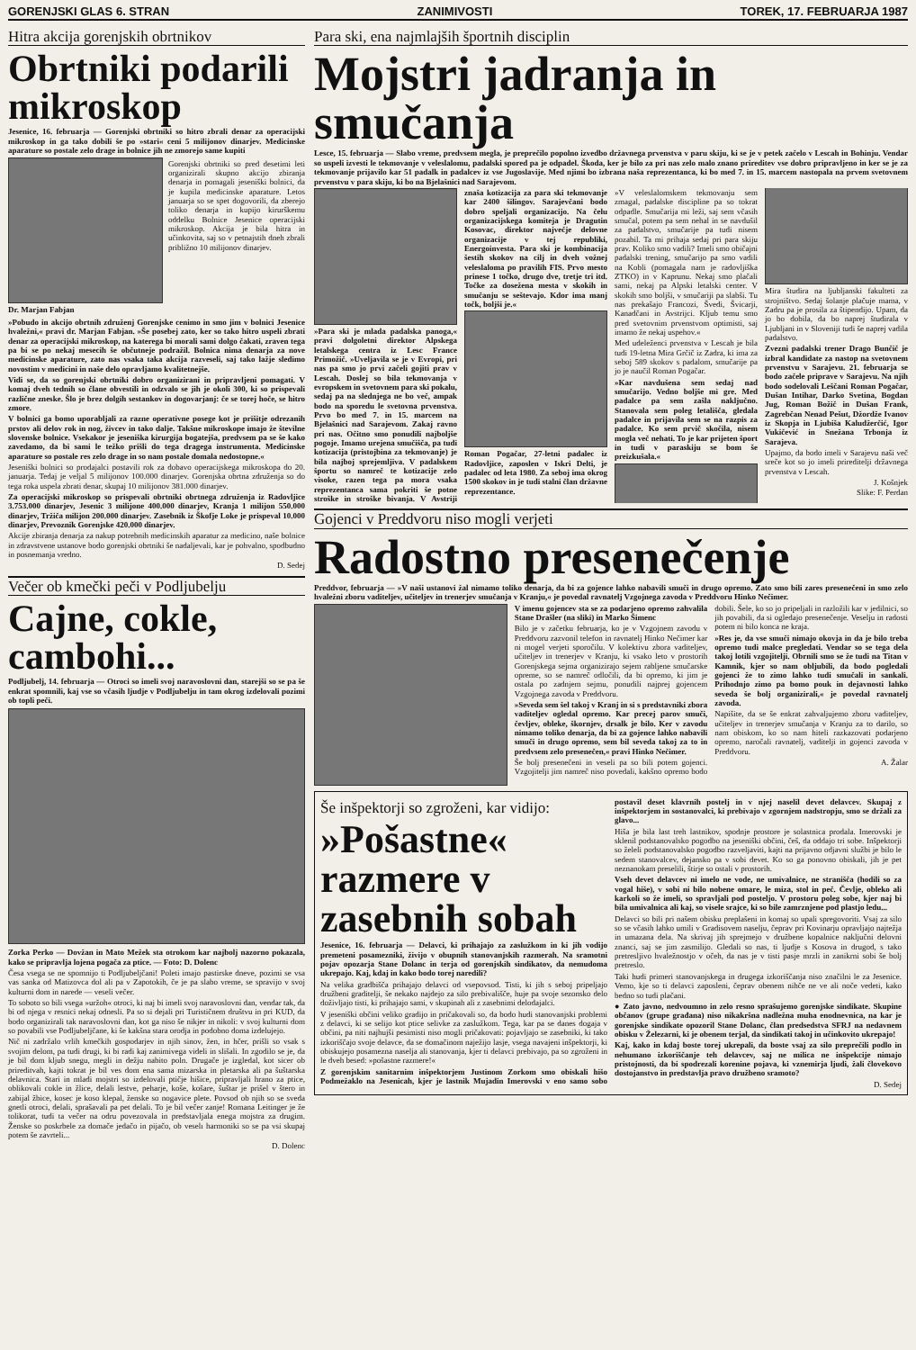GORENJSKI GLAS 6. STRAN ZANIMIVOSTI TOREK, 17. FEBRUARJA 1987
Hitra akcija gorenjskih obrtnikov
Obrtniki podarili mikroskop
Jesenice, 16. februarja — Gorenjski obrtniki so hitro zbrali denar za operacijski mikroskop in ga tako dobili še po »stari« ceni 5 milijonov dinarjev. Medicinske aparature so postale zelo drage in bolnice jih ne zmorejo same kupiti
Dr. Marjan Fabjan Gorenjski obrtniki so pred desetimi leti organizirali skupno akcijo zbiranja denarja in pomagali jeseniški bolnici, da je kupila medicinske aparature. Letos januarja so se spet dogovorili, da zberejo toliko denarja in kupijo kirurškemu oddelku Bolnice Jesenice operacijski mikroskop. Akcija je bila hitra in učinkovita, saj so v petnajstih dneh zbrali približno 10 milijonov dinarjev.
»Pobudo in akcijo obrtnih združenj Gorenjske cenimo in smo jim v bolnici Jesenice hvaležni,« pravi dr. Marjan Fabjan. »Še posebej zato, ker so tako hitro uspeli zbrati denar za operacijski mikroskop, na katerega bi morali sami dolgo čakati, zraven tega pa bi se po nekaj mesecih še občutneje podražil. Bolnica nima denarja za nove medicinske aparature, zato nas vsaka taka akcija razveseli, saj tako lažje sledimo novostim v medicini in naše delo opravljamo kvalitetnejše.
Vidi se, da so gorenjski obrtniki dobro organizirani in pripravljeni pomagati. V komaj dveh tednih so člane obvestili in odzvalo se jih je okoli 300, ki so prispevali različne zneske. Šlo je brez dolgih sestankov in dogovarjanj: če se torej hoče, se hitro zmore.
V bolnici ga bomo uporabljali za razne operativne posege kot je prišitje odrezanih prstov ali delov rok in nog, živcev in tako dalje. Takšne mikroskope imajo že številne slovenske bolnice. Vsekakor je jeseniška kirurgija bogatejša, predvsem pa se še kako zavedamo, da bi sami le težko prišli do tega dragega instrumenta. Medicinske aparature so postale res zelo drage in so nam postale domala nedostopne.«
Jeseniški bolnici so prodajalci postavili rok za dobavo operacijskega mikroskopa do 20. januarja. Tedaj je veljal 5 milijonov 100.000 dinarjev. Gorenjska obrtna združenja so do tega roka uspela zbrati denar, skupaj 10 milijonov 381.000 dinarjev.
Za operacijski mikroskop so prispevali obrtniki obrtnega združenja iz Radovljice 3.753.000 dinarjev, Jesenic 3 milijone 400.000 dinarjev, Kranja 1 milijon 550.000 dinarjev, Tržiča milijon 200.000 dinarjev. Zasebnik iz Škofje Loke je prispeval 10.000 dinarjev, Prevoznik Gorenjske 420.000 dinarjev.
Akcije zbiranja denarja za nakup potrebnih medicinskih aparatur za medicino, naše bolnice in zdravstvene ustanove bodo gorenjski obrtniki še nadaljevali, kar je pohvalno, spodbudno in posnemanja vredno.
D. Sedej
Večer ob kmečki peči v Podljubelju
Cajne, cokle, cambohi...
Podljubelj, 14. februarja — Otroci so imeli svoj naravoslovni dan, starejši so se pa še enkrat spomnili, kaj vse so včasih ljudje v Podljubelju in tam okrog izdelovali pozimi ob topli peči.
Zorka Perko — Dovžan in Mato Mežek sta otrokom kar najbolj nazorno pokazala, kako se pripravlja lojena pogača za ptice. — Foto: D. Dolenc
Česa vsega se ne spomnijo ti Podljubeljčani! Poleti imajo pastirske dneve, pozimi se vsa vas sanka od Matizovca dol ali pa v Zapotokih, če je pa slabo vreme, se spravijo v svoj kulturni dom in narede — veseli večer.
To soboto so bili vsega »uržoh« otroci, ki naj bi imeli svoj naravoslovni dan, vendar tak, da bi od njega v resnici nekaj odnesli. Pa so si dejali pri Turističnem društvu in pri KUD, da bodo organizirali tak naravoslovni dan, kot ga niso še nikjer in nikoli: v svoj kulturni dom so povabili vse Podljubeljčane, ki še kakšna stara orodja in podobno doma izdelujejo.
Nič ni zadržalo vrlih kmečkih gospodarjev in njih sinov, žen, in hčer, prišli so vsak s svojim delom, pa tudi drugi, ki bi radi kaj zanimivega videli in slišali. In zgodilo se je, da je bil dom kljub snegu, megli in dežju nabito poln. Drugače je izgledal, kot sicer ob prireditvah, kajti tokrat je bil ves dom ena sama mizarska in pletarska ali pa šuštarska delavnica. Stari in mladi mojstri so izdelovali ptičje hišice, pripravljali hrano za ptice, oblikovali cokle in žlice, delali lestve, peharje, koše, košare, šuštar je prišel v štero in zabijal žbice, kosec je koso klepal, ženske so nogavice plete. Povsod ob njih so se sveda gnetli otroci, delali, sprašavali pa pet delali. To je bil večer zanje! Romana Leitinger je že tolikorat, tudi ta večer na odru povezovala in predstavljala enega mojstra za drugim. Ženske so poskrbele za domače jedačo in pijačo, ob veselı harmoniki so se pa vsi skupaj potem še zavrteli...
D. Dolenc
Para ski, ena najmlajših športnih disciplin
Mojstri jadranja in smučanja
Lesce, 15. februarja — Slabo vreme, predvsem megla, je preprečilo popolno izvedbo državnega prvenstva v paru skiju, ki se je v petek začelo v Lescah in Bohinju. Vendar so uspeli izvesti le tekmovanje v veleslalomu, padalski spored pa je odpadel. Škoda, ker je bilo za pri nas zelo malo znano prireditev vse dobro pripravljeno in ker se je za tekmovanje prijavilo kar 51 padalk in padalcev iz vse Jugoslavije. Med njimi bo izbrana naša reprezentanca, ki bo med 7. in 15. marcem nastopala na prvem svetovnem prvenstvu v para skiju, ki bo na Bjelašnici nad Sarajevom.
»Para ski je mlada padalska panoga,« pravi dolgoletni direktor Alpskega letalskega centra iz Lesc France Primožič. »Uveljavila se je v Evropi, pri nas pa smo jo prvi začeli gojiti prav v Lescah. Doslej so bila tekmovanja v evropskem in svetovnem para ski pokalu, sedaj pa na slednjega ne bo več, ampak bodo na sporedu le svetovna prvenstva. Prvo bo med 7. in 15. marcem na Bjelašnici nad Sarajevom. Zakaj ravno pri nas. Očitno smo ponudili najboljše pogoje. Imamo urejena smučišča, pa tudi kotizacija (pristojbina za tekmovanje) je bila najboj sprejemljiva. V padalskem športu so namreč te kotizacije zelo visoke, razen tega pa mora vsaka reprezentanca sama pokriti še potne stroške in stroške bivanja. V Avstriji znaša kotizacija za para ski tekmovanje kar 2400 šilingov. Sarajevčani bodo dobro speljali organizacijo. Na čelu organizacijskega komiteja je Dragutin Kosovac, direktor največje delovne organizacije v tej republiki, Energoinvesta. Para ski je kombinacija šestih skokov na cilj in dveh vožnej veleslaloma po pravilih FIS. Prvo mesto prinese 1 točko, drugo dve, tretje tri itd. Točke za dosežena mesta v skokih in smučanju se seštevajo. Kdor ima manj točk, boljši je.«
Roman Pogačar, 27-letni padalec iz Radovljice, zaposlen v Iskri Delti, je padalec od leta 1980. Za seboj ima okrog 1500 skokov in je tudi stalni član državne reprezentance.
»V veleslalomskem tekmovanju sem zmagal, padalske discipline pa so tokrat odpadle. Smučarija mi leži, saj sem včasih smučal, potem pa sem nehal in se navdušil za padalstvo, smučarije pa tudi nisem pozabil. Ta mi prihaja sedaj pri para skiju prav. Koliko smo vadili? Imeli smo običajni padalski trening, smučarijo pa smo vadili na Kobli (pomagala nam je radovljiška ZTKO) in v Kaprunu. Nekaj smo plačali sami, nekaj pa Alpski letalski center. V skokih smo boljši, v smučariji pa slabši. Tu nas prekašajo Francozi, Švedi, Švicarji, Kanadčani in Avstrijci. Kljub temu smo pred svetovnim prvenstvom optimisti, saj imamo že nekaj uspehov.«
Med udeleženci prvenstva v Lescah je bila tudi 19-letna Mira Grčič iz Zadra, ki ima za seboj 589 skokov s padalom, smučarije pa jo je naučil Roman Pogačar.
»Kar navdušena sem sedaj nad smučarijo. Vedno boljše mi gre. Med padalce pa sem zašla naključno. Stanovala sem poleg letališča, gledala padalce in prijavila sem se na razpis za padalce. Ko sem prvič skočila, nisem mogla več nehati. To je kar prijeten šport in tudi v paraskiju se bom še preizkušala.«
Mira študira na ljubljanski fakulteti za strojništvo. Sedaj šolanje plačuje mama, v Zadru pa je prosila za štipendijo. Upam, da jo bo dobila, da bo naprej študirala v Ljubljani in v Sloveniji tudi še naprej vadila padalstvo.
Zvezni padalski trener Drago Bunčič je izbral kandidate za nastop na svetovnem prvenstvu v Sarajevu. 21. februarja se bodo začele priprave v Sarajevu. Na njih bodo sodelovali Leščani Roman Pogačar, Dušan Intihar, Darko Svetina, Bogdan Jug, Roman Božič in Dušan Frank, Zagrebčan Nenad Pešut, Džordže Ivanov iz Skopja in Ljubiša Kaludžerčić, Igor Vukičević in Snežana Trbonja iz Sarajeva.
Upajmo, da bodo imeli v Sarajevu naši več sreče kot so jo imeli prireditelji državnega prvenstva v Lescah.
J. Košnjek
Slike: F. Perdan
Gojenci v Preddvoru niso mogli verjeti
Radostno presenečenje
Preddvor, februarja — »V naši ustanovi žal nimamo toliko denarja, da bi za gojence lahko nabavili smuči in drugo opremo. Zato smo bili zares presenečeni in smo zelo hvaležni zboru vaditeljev, učiteljev in trenerjev smučanja v Kranju,« je povedal ravnatelj Vzgojnega zavoda v Preddvoru Hinko Nečimer.
V imenu gojencev sta se za podarjeno opremo zahvalila Stane Drašler (na sliki) in Marko Šimenc
Bilo je v začetku februarja, ko je v Vzgojnem zavodu v Preddvoru zazvonil telefon in ravnatelj Hinko Nečimer kar ni mogel verjeti sporočilu. V kolektivu zbora vaditeljev, učiteljev in trenerjev v Kranju, ki vsako leto v prostorih Gorenjskega sejma organizirajo sejem rabljene smučarske opreme, so se namreč odločili, da bi opremo, ki jim je ostala po zadnjem sejmu, ponudili najprej gojencem Vzgojnega zavoda v Preddvoru.
»Seveda sem šel takoj v Kranj in si s predstavniki zbora vaditeljev ogledal opremo. Kar precej parov smuči, čevljev, obleke, škornjev, drsalk je bilo. Ker v zavodu nimamo toliko denarja, da bi za gojence lahko nabavili smuči in drugo opremo, sem bil seveda takoj za to in predvsem zelo presenečen,« pravi Hinko Nečimer.
Še bolj presenečeni in veseli pa so bili potem gojenci. Vzgojitelji jim namreč niso povedali, kakšno opremo bodo dobili. Šele, ko so jo pripeljali in razložili kar v jedilnici, so jih povabili, da si ogledajo presenečenje. Veselju in radosti potem ni bilo konca ne kraja.
»Res je, da vse smuči nimajo okovja in da je bilo treba opremo tudi malce pregledati. Vendar so se tega dela takoj lotili vzgojitelji. Obrnili smo se že tudi na Titan v Kamnik, kjer so nam obljubili, da bodo pogledali gojenci že to zimo lahko tudi smučali in sankali. Prihodnjo zimo pa bomo pouk in dejavnosti lahko seveda še bolj organizirali,« je povedal ravnatelj zavoda.
Napišite, da se še enkrat zahvaljujemo zboru vaditeljev, učiteljev in trenerjev smučanja v Kranju za to darilo, so nam obiskom, ko so nam hiteli razkazovati podarjeno opremo, naročali ravnatelj, vaditelji in gojenci zavoda v Preddvoru.
A. Žalar
Še inšpektorji so zgroženi, kar vidijo:
»Pošastne« razmere v zasebnih sobah
Jesenice, 16. februarja — Delavci, ki prihajajo za zaslužkom in ki jih vodijo premeteni posamezniki, živijo v obupnih stanovanjskih razmerah. Na sramotni pojav opozarja Stane Dolanc in terja od gorenjskih sindikatov, da nemudoma ukrepajo. Kaj, kdaj in kako bodo torej naredili?
Na velika gradbišča prihajajo delavci od vsepovsod. Tisti, ki jih s seboj pripeljajo družbeni graditelji, še nekako najdejo za silo prebivališče, huje pa svoje sezonsko delo doživljajo tisti, ki prihajajo sami, v skupinah ali z zasebnimi delodajalci.
V jeseniški občini veliko gradijo in pričakovali so, da bodo hudi stanovanjski problemi z delavci, ki se selijo kot ptice selivke za zaslužkom. Tega, kar pa se danes dogaja v občini, pa niti najhujši pesimisti niso mogli pričakovati: pojavljajo se zasebniki, ki tako izkoriščajo svoje delavce, da se domačinom naježijo lasje, vsega navajeni inšpektorji, ki obiskujejo posamezna naselja ali stanovanja, kjer ti delavci prebivajo, pa so zgroženi in le dveh besed: »pošastne razmere!«
Z gorenjskim sanitarnim inšpektorjem Justinom Zorkom smo obiskali hišo Podmežaklo na Jesenicah, kjer je lastnik Mujadin Imerovski v eno samo sobo postavil deset klavrnih postelj in v njej naselil devet delavcev. Skupaj z inšpektorjem in sostanovalci, ki prebivajo v zgornjem nadstropju, smo se držali za glavo...
Hiša je bila last treh lastnikov, spodnje prostore je solastnica prodala. Imerovski je sklenil podstanovalsko pogodbo na jeseniški občini, češ, da oddajo tri sobe. Inšpektorji so želeli podstanovalsko pogodbo razveljaviti, kajti na prijavno odjavni službi je bilo le sedem stanovalcev, dejansko pa v sobi devet. Ko so ga ponovno obiskali, jih je pet neznanokam preselili, štirje so ostali v prostorih.
Vseh devet delavcev ni imelo ne vode, ne umivalnice, ne stranišča (hodili so za vogal hiše), v sobi ni bilo nobene omare, le miza, stol in peč. Čevlje, obleko ali karkoli so že imeli, so spravljali pod posteljo. V prostoru poleg sobe, kjer naj bi bila umivalnica ali kaj, so visele srajce, ki so bile zamrznjene pod plastjo ledu...
Delavci so bili pri našem obisku preplašeni in komaj so upali spregovoriti. Vsaj za silo so se včasih lahko umili v Gradisovem naselju, čeprav pri Kovinarju opravljajo najtežja in umazana dela. Na skrivaj jih sprejmejo v družbene kopalnice naključni delovni znanci, saj se jim zasmilijo. Gledali so nas, ti ljudje s Kosova in drugod, s tako pretresljivo hvaležnostjo v očeh, da nas je v tisti pasje mrzli in zanikrni sobi še bolj pretreslo.
Taki hudi primeri stanovanjskega in drugega izkoriščanja niso značilni le za Jesenice. Vemo, kje so ti delavci zaposleni, čeprav obenem nihče ne ve ali noče vedeti, kako bedno so tudi plačani.
● Zato javno, nedvoumno in zelo resno sprašujemo gorenjske sindikate. Skupine občanov (grupe građana) niso nikakršna nadležna muha enodnevnica, na kar je gorenjske sindikate opozoril Stane Dolanc, član predsedstva SFRJ na nedavnem obisku v Železarni, ki je obenem terjal, da sindikati takoj in učinkovito ukrepajo!
Kaj, kako in kdaj boste torej ukrepali, da boste vsaj za silo preprečili podlo in nehumano izkoriščanje teh delavcev, saj ne milica ne inšpekcije nimajo pristojnosti, da bi spodrezali korenine pojava, ki vznemirja ljudi, žali človekovo dostojanstvo in predstavlja pravo družbeno sramoto?
D. Sedej